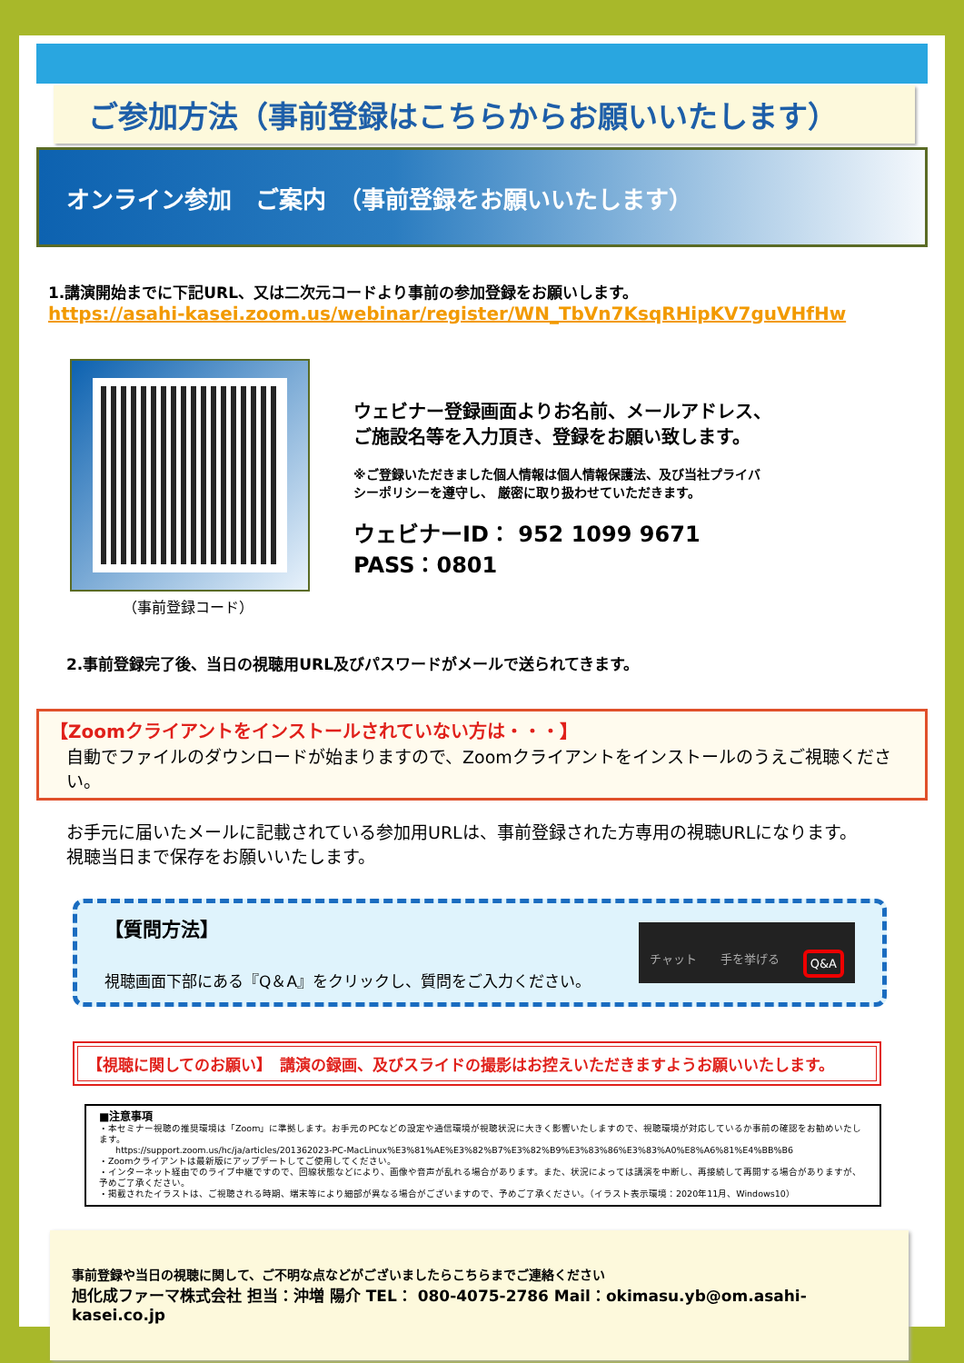ご参加方法（事前登録はこちらからお願いいたします）
オンライン参加　ご案内　（事前登録をお願いいたします）
1.講演開始までに下記URL、又は二次元コードより事前の参加登録をお願いします。
https://asahi-kasei.zoom.us/webinar/register/WN_TbVn7KsqRHipKV7guVHfHw
（事前登録コード）
ウェビナー登録画面よりお名前、メールアドレス、
ご施設名等を入力頂き、登録をお願い致します。
※ご登録いただきました個人情報は個人情報保護法、及び当社プライバ
シーポリシーを遵守し、 厳密に取り扱わせていただきます。
ウェビナーID： 952 1099 9671
PASS：0801
2.事前登録完了後、当日の視聴用URL及びパスワードがメールで送られてきます。
【Zoomクライアントをインストールされていない方は・・・】
自動でファイルのダウンロードが始まりますので、Zoomクライアントをインストールのうえご視聴ください。
お手元に届いたメールに記載されている参加用URLは、事前登録された方専用の視聴URLになります。
視聴当日まで保存をお願いいたします。
【質問方法】
視聴画面下部にある『Q＆A』をクリックし、質問をご入力ください。
チャット 手を挙げる Q&A
【視聴に関してのお願い】　講演の録画、及びスライドの撮影はお控えいただきますようお願いいたします。
■注意事項
・本セミナー視聴の推奨環境は「Zoom」に準拠します。お手元のPCなどの設定や通信環境が視聴状況に大きく影響いたしますので、視聴環境が対応しているか事前の確認をお勧めいたします。
https://support.zoom.us/hc/ja/articles/201362023-PC-MacLinux%E3%81%AE%E3%82%B7%E3%82%B9%E3%83%86%E3%83%A0%E8%A6%81%E4%BB%B6
・Zoomクライアントは最新版にアップデートしてご使用してください。
・インターネット経由でのライブ中継ですので、回線状態などにより、画像や音声が乱れる場合があります。また、状況によっては講演を中断し、再接続して再開する場合がありますが、予めご了承ください。
・掲載されたイラストは、ご視聴される時期、端末等により細部が異なる場合がございますので、予めご了承ください。（イラスト表示環境：2020年11月、Windows10）
事前登録や当日の視聴に関して、ご不明な点などがございましたらこちらまでご連絡ください
旭化成ファーマ株式会社 担当：沖増 陽介 TEL： 080-4075-2786 Mail：okimasu.yb@om.asahi-kasei.co.jp